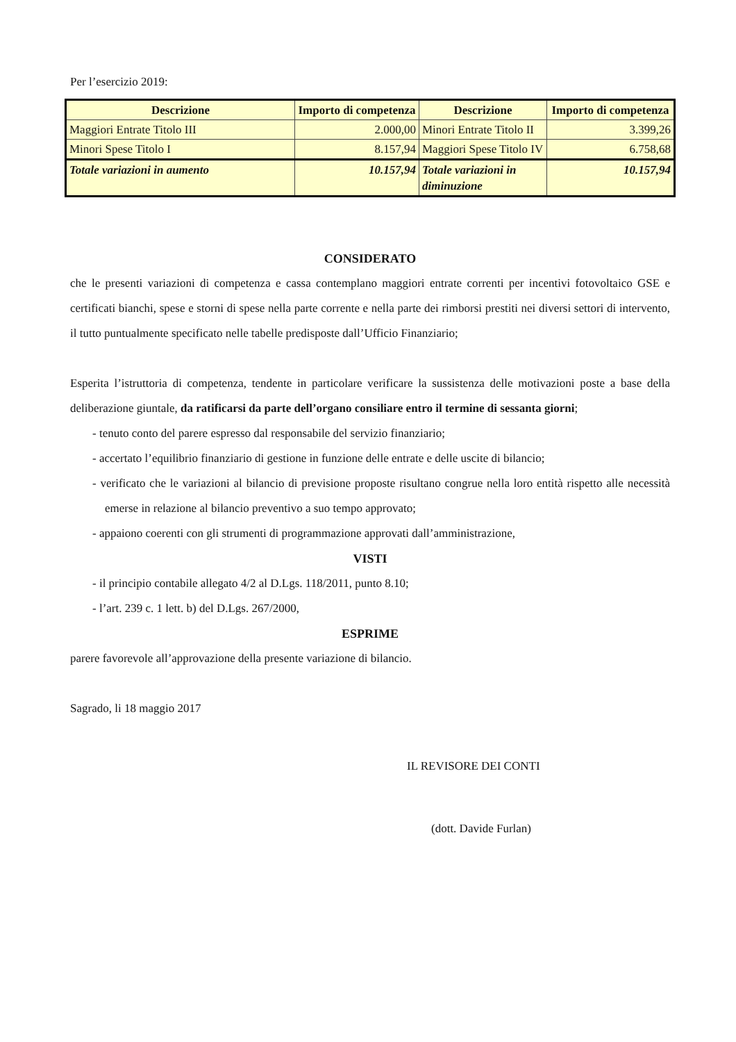Per l’esercizio 2019:
| Descrizione | Importo di competenza | Descrizione | Importo di competenza |
| --- | --- | --- | --- |
| Maggiori Entrate Titolo III | 2.000,00 | Minori Entrate Titolo II | 3.399,26 |
| Minori Spese Titolo I | 8.157,94 | Maggiori Spese Titolo IV | 6.758,68 |
| Totale variazioni in aumento | 10.157,94 | Totale variazioni in diminuzione | 10.157,94 |
CONSIDERATO
che le presenti variazioni di competenza e cassa contemplano maggiori entrate correnti per incentivi fotovoltaico GSE e certificati bianchi, spese e storni di spese nella parte corrente e nella parte dei rimborsi prestiti nei diversi settori di intervento, il tutto puntualmente specificato nelle tabelle predisposte dall’Ufficio Finanziario;
Esperita l’istruttoria di competenza, tendente in particolare verificare la sussistenza delle motivazioni poste a base della deliberazione giuntale, da ratificarsi da parte dell’organo consiliare entro il termine di sessanta giorni;
- tenuto conto del parere espresso dal responsabile del servizio finanziario;
- accertato l’equilibrio finanziario di gestione in funzione delle entrate e delle uscite di bilancio;
- verificato che le variazioni al bilancio di previsione proposte risultano congrue nella loro entità rispetto alle necessità emerse in relazione al bilancio preventivo a suo tempo approvato;
- appaiono coerenti con gli strumenti di programmazione approvati dall’amministrazione,
VISTI
- il principio contabile allegato 4/2 al D.Lgs. 118/2011, punto 8.10;
- l’art. 239 c. 1 lett. b) del D.Lgs. 267/2000,
ESPRIME
parere favorevole all’approvazione della presente variazione di bilancio.
Sagrado, li 18 maggio 2017
IL REVISORE DEI CONTI
(dott. Davide Furlan)